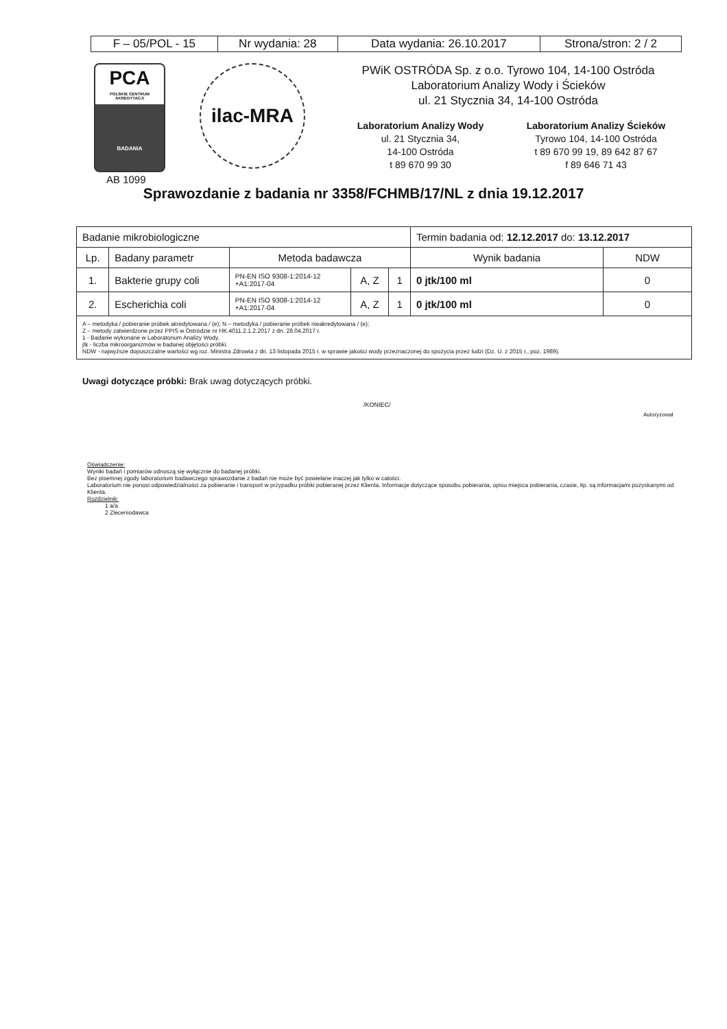| F – 05/POL - 15 | Nr wydania: 28 | Data wydania: 26.10.2017 | Strona/stron: 2 / 2 |
PCA
POLSKIE CENTRUM
AKREDYTACJI
BADANIA
ilac-MRA
PWiK OSTRÓDA Sp. z o.o. Tyrowo 104, 14-100 Ostróda
Laboratorium Analizy Wody i Ścieków
ul. 21 Stycznia 34, 14-100 Ostróda
Laboratorium Analizy Wody
ul. 21 Stycznia 34,
14-100 Ostróda
t 89 670 99 30
Laboratorium Analizy Ścieków
Tyrowo 104, 14-100 Ostróda
t 89 670 99 19, 89 642 87 67
f 89 646 71 43
AB 1099
Sprawozdanie z badania nr 3358/FCHMB/17/NL z dnia 19.12.2017
| Badanie mikrobiologiczne | | | | | Termin badania od: 12.12.2017 do: 13.12.2017 | |
| Lp. | Badany parametr | Metoda badawcza | | | Wynik badania | NDW |
| 1. | Bakterie grupy coli | PN-EN ISO 9308-1:2014-12 +A1:2017-04 | A, Z | 1 | 0 jtk/100 ml | 0 |
| 2. | Escherichia coli | PN-EN ISO 9308-1:2014-12 +A1:2017-04 | A, Z | 1 | 0 jtk/100 ml | 0 |
| A – metodyka / pobieranie próbek akredytowana / (e); N – metodyka / pobieranie próbek nieakredytowana / (e); Z – metody zatwierdzone przez PPIS w Ostródzie nr HK.4011.2.1.2.2017 z dn. 28.04.2017 r. 1 - Badanie wykonane w Laboratorium Analizy Wody. jtk - liczba mikroorganizmów w badanej objętości próbki. NDW - najwyższe dopuszczalne wartości wg roz. Ministra Zdrowia z dn. 13 listopada 2015 r. w sprawie jakości wody przeznaczonej do spożycia przez ludzi (Dz. U. z 2015 r., poz. 1989). | | | | | | |
Uwagi dotyczące próbki: Brak uwag dotyczących próbki.
/KONIEC/
Autoryzował
Oświadczenie:
Wyniki badań i pomiarów odnoszą się wyłącznie do badanej próbki.
Bez pisemnej zgody laboratorium badawczego sprawozdanie z badań nie może być powielane inaczej jak tylko w całości.
Laboratorium nie ponosi odpowiedzialności za pobieranie i transport w przypadku próbki pobieranej przez Klienta. Informacje dotyczące sposobu pobierania, opisu miejsca pobierania, czasie, itp. są informacjami pozyskanymi od Klienta.
Rozdzielnik:
1 a/a
2 Zleceniodawca